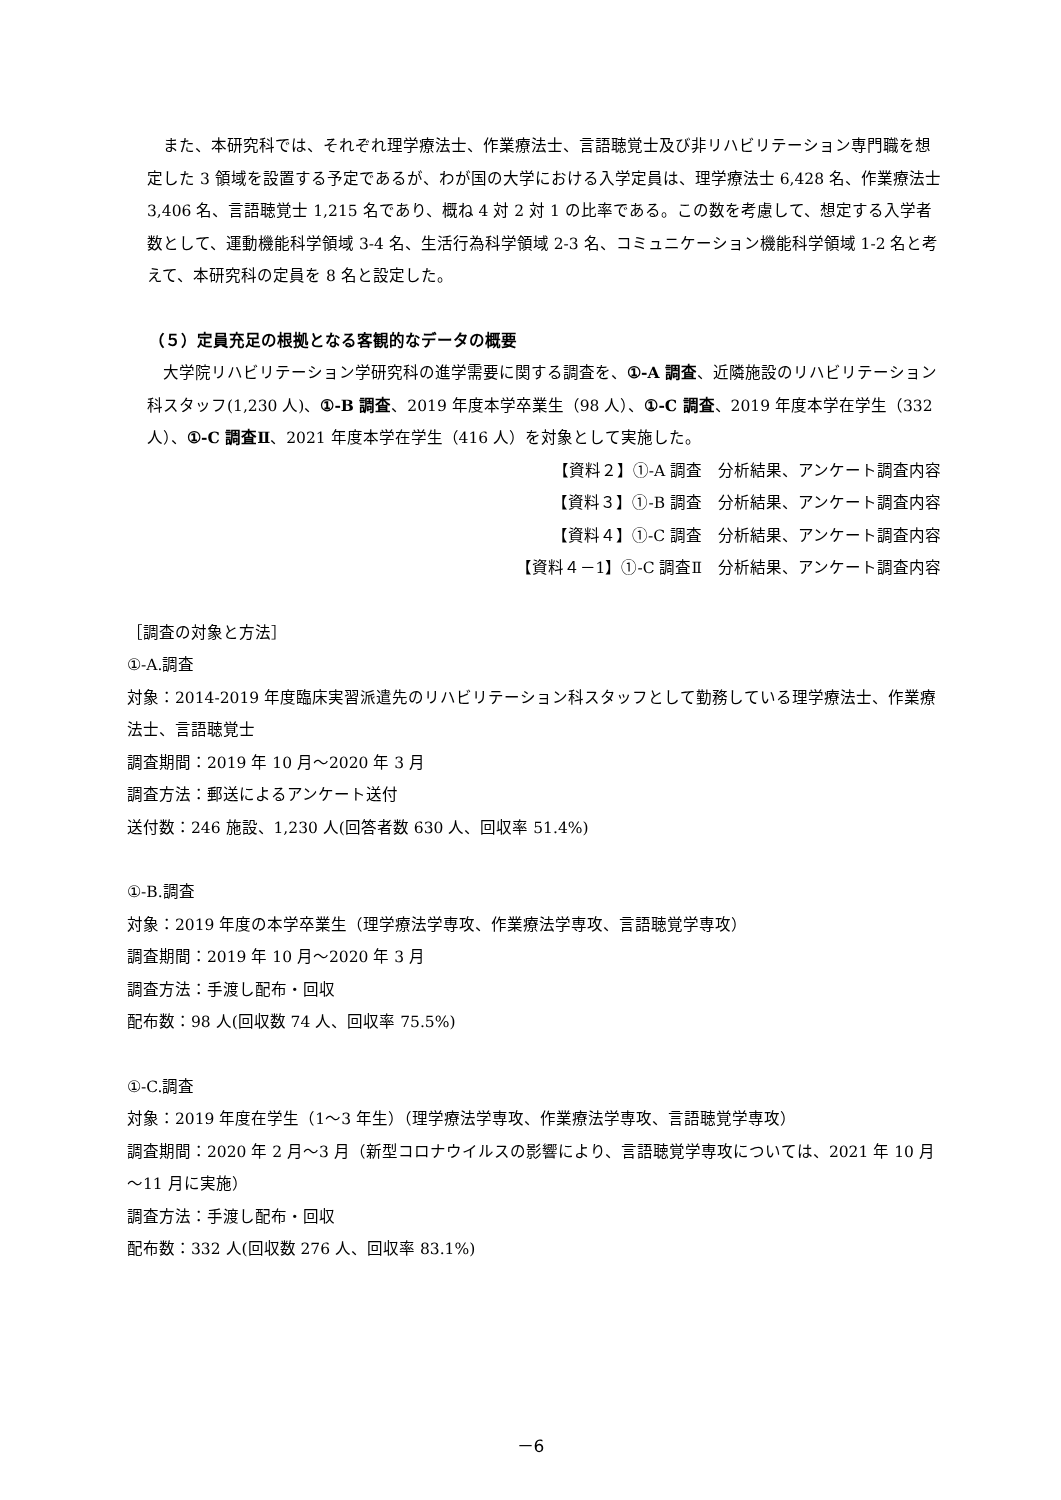また、本研究科では、それぞれ理学療法士、作業療法士、言語聴覚士及び非リハビリテーション専門職を想定した 3 領域を設置する予定であるが、わが国の大学における入学定員は、理学療法士 6,428 名、作業療法士 3,406 名、言語聴覚士 1,215 名であり、概ね 4 対 2 対 1 の比率である。この数を考慮して、想定する入学者数として、運動機能科学領域 3-4 名、生活行為科学領域 2-3 名、コミュニケーション機能科学領域 1-2 名と考えて、本研究科の定員を 8 名と設定した。
（５）定員充足の根拠となる客観的なデータの概要
　大学院リハビリテーション学研究科の進学需要に関する調査を、①-A 調査、近隣施設のリハビリテーション科スタッフ(1,230 人)、①-B 調査、2019 年度本学卒業生（98 人）、①-C 調査、2019 年度本学在学生（332 人）、①-C 調査Ⅱ、2021 年度本学在学生（416 人）を対象として実施した。
【資料２】①-A 調査　分析結果、アンケート調査内容
【資料３】①-B 調査　分析結果、アンケート調査内容
【資料４】①-C 調査　分析結果、アンケート調査内容
【資料４－1】①-C 調査Ⅱ　分析結果、アンケート調査内容
［調査の対象と方法］
①-A.調査
対象：2014-2019 年度臨床実習派遣先のリハビリテーション科スタッフとして勤務している理学療法士、作業療法士、言語聴覚士
調査期間：2019 年 10 月～2020 年 3 月
調査方法：郵送によるアンケート送付
送付数：246 施設、1,230 人(回答者数 630 人、回収率 51.4%)
①-B.調査
対象：2019 年度の本学卒業生（理学療法学専攻、作業療法学専攻、言語聴覚学専攻）
調査期間：2019 年 10 月～2020 年 3 月
調査方法：手渡し配布・回収
配布数：98 人(回収数 74 人、回収率 75.5%)
①-C.調査
対象：2019 年度在学生（1～3 年生）（理学療法学専攻、作業療法学専攻、言語聴覚学専攻）
調査期間：2020 年 2 月～3 月（新型コロナウイルスの影響により、言語聴覚学専攻については、2021 年 10 月～11 月に実施）
調査方法：手渡し配布・回収
配布数：332 人(回収数 276 人、回収率 83.1%)
－6